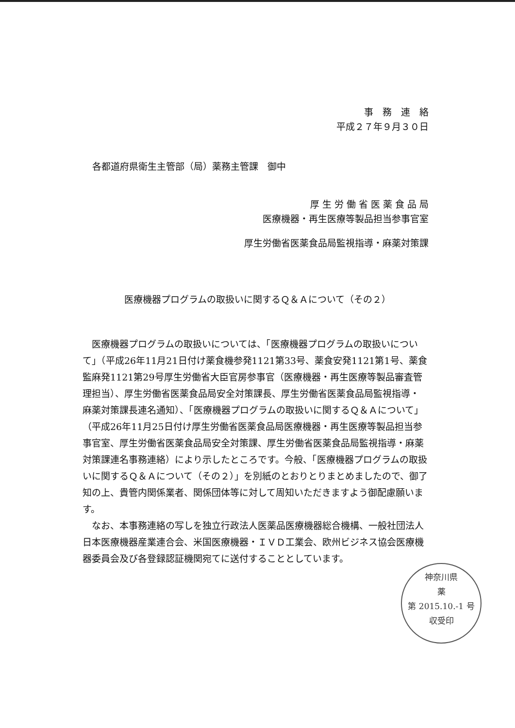事　務　連　絡
平成２７年９月３０日
各都道府県衛生主管部（局）薬務主管課　御中
厚 生 労 働 省 医 薬 食 品 局
医療機器・再生医療等製品担当参事官室
厚生労働省医薬食品局監視指導・麻薬対策課
医療機器プログラムの取扱いに関するＱ＆Ａについて（その２）
医療機器プログラムの取扱いについては、「医療機器プログラムの取扱いについて」（平成26年11月21日付け薬食機参発1121第33号、薬食安発1121第1号、薬食監麻発1121第29号厚生労働省大臣官房参事官（医療機器・再生医療等製品審査管理担当）、厚生労働省医薬食品局安全対策課長、厚生労働省医薬食品局監視指導・麻薬対策課長連名通知）、「医療機器プログラムの取扱いに関するＱ＆Ａについて」（平成26年11月25日付け厚生労働省医薬食品局医療機器・再生医療等製品担当参事官室、厚生労働省医薬食品局安全対策課、厚生労働省医薬食品局監視指導・麻薬対策課連名事務連絡）により示したところです。今般、「医療機器プログラムの取扱いに関するＱ＆Ａについて（その２）」を別紙のとおりとりまとめましたので、御了知の上、貴管内関係業者、関係団体等に対して周知いただきますよう御配慮願います。
なお、本事務連絡の写しを独立行政法人医薬品医療機器総合機構、一般社団法人日本医療機器産業連合会、米国医療機器・ＩＶＤ工業会、欧州ビジネス協会医療機器委員会及び各登録認証機関宛てに送付することとしています。
神奈川県
薬
第 2015.10.-1 号
収受印